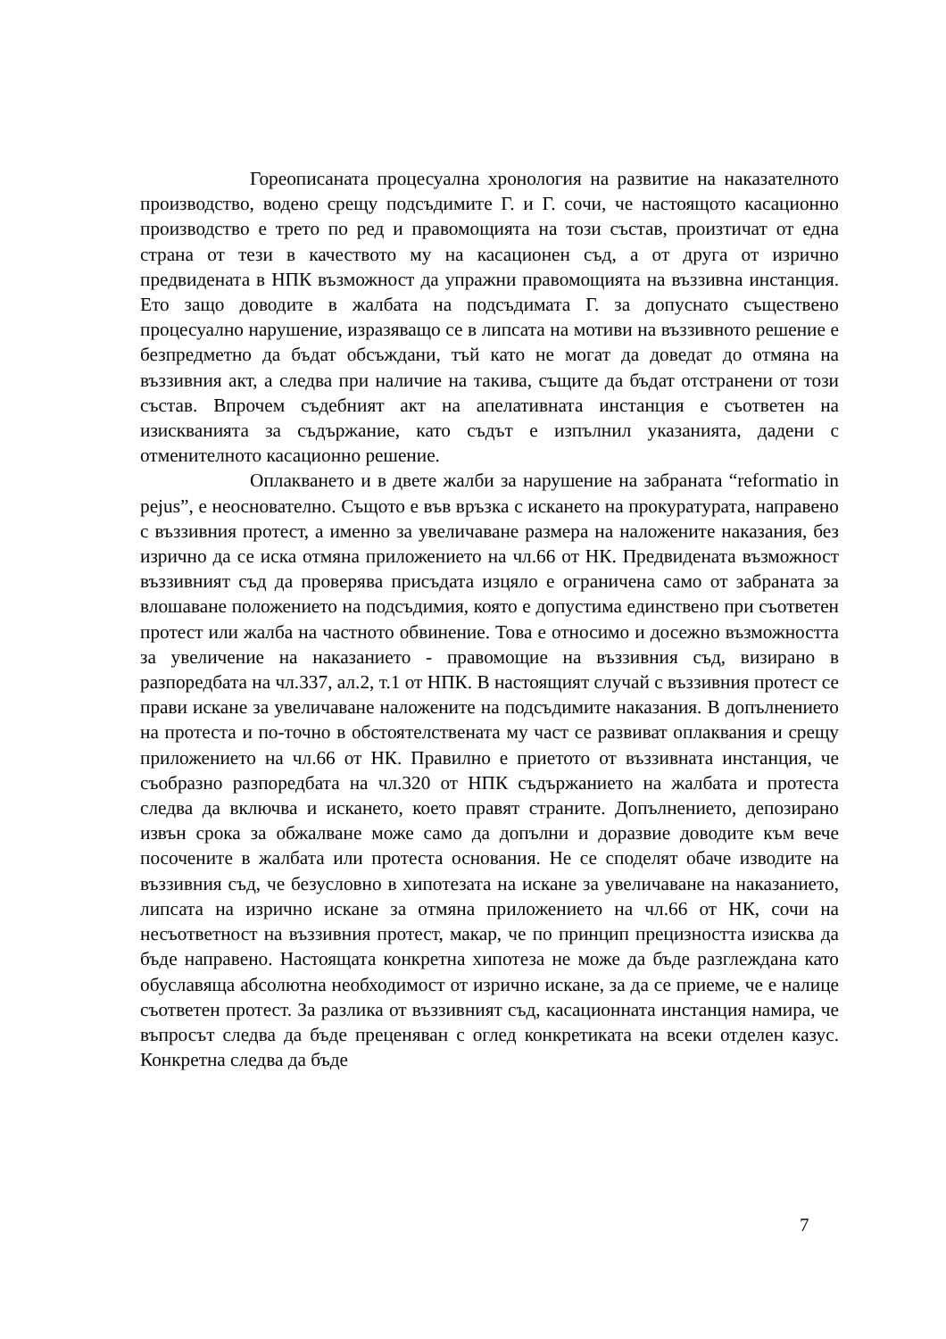Гореописаната процесуална хронология на развитие на наказателното производство, водено срещу подсъдимите Г. и Г. сочи, че настоящото касационно производство е трето по ред и правомощията на този състав, произтичат от една страна от тези в качеството му на касационен съд, а от друга от изрично предвидената в НПК възможност да упражни правомощията на въззивна инстанция. Ето защо доводите в жалбата на подсъдимата Г. за допуснато съществено процесуално нарушение, изразяващо се в липсата на мотиви на въззивното решение е безпредметно да бъдат обсъждани, тъй като не могат да доведат до отмяна на въззивния акт, а следва при наличие на такива, същите да бъдат отстранени от този състав. Впрочем съдебният акт на апелативната инстанция е съответен на изискванията за съдържание, като съдът е изпълнил указанията, дадени с отменителното касационно решение.
Оплакването и в двете жалби за нарушение на забраната “reformatio in pejus”, е неоснователно. Същото е във връзка с искането на прокуратурата, направено с въззивния протест, а именно за увеличаване размера на наложените наказания, без изрично да се иска отмяна приложението на чл.66 от НК. Предвидената възможност въззивният съд да проверява присъдата изцяло е ограничена само от забраната за влошаване положението на подсъдимия, която е допустима единствено при съответен протест или жалба на частното обвинение. Това е относимо и досежно възможността за увеличение на наказанието - правомощие на въззивния съд, визирано в разпоредбата на чл.337, ал.2, т.1 от НПК. В настоящият случай с въззивния протест се прави искане за увеличаване наложените на подсъдимите наказания. В допълнението на протеста и по-точно в обстоятелствената му част се развиват оплаквания и срещу приложението на чл.66 от НК. Правилно е приетото от въззивната инстанция, че съобразно разпоредбата на чл.320 от НПК съдържанието на жалбата и протеста следва да включва и искането, което правят страните. Допълнението, депозирано извън срока за обжалване може само да допълни и доразвие доводите към вече посочените в жалбата или протеста основания. Не се споделят обаче изводите на въззивния съд, че безусловно в хипотезата на искане за увеличаване на наказанието, липсата на изрично искане за отмяна приложението на чл.66 от НК, сочи на несъответност на въззивния протест, макар, че по принцип прецизността изисква да бъде направено. Настоящата конкретна хипотеза не може да бъде разглеждана като обуславяща абсолютна необходимост от изрично искане, за да се приеме, че е налице съответен протест. За разлика от въззивният съд, касационната инстанция намира, че въпросът следва да бъде преценяван с оглед конкретиката на всеки отделен казус. Конкретна следва да бъде
7